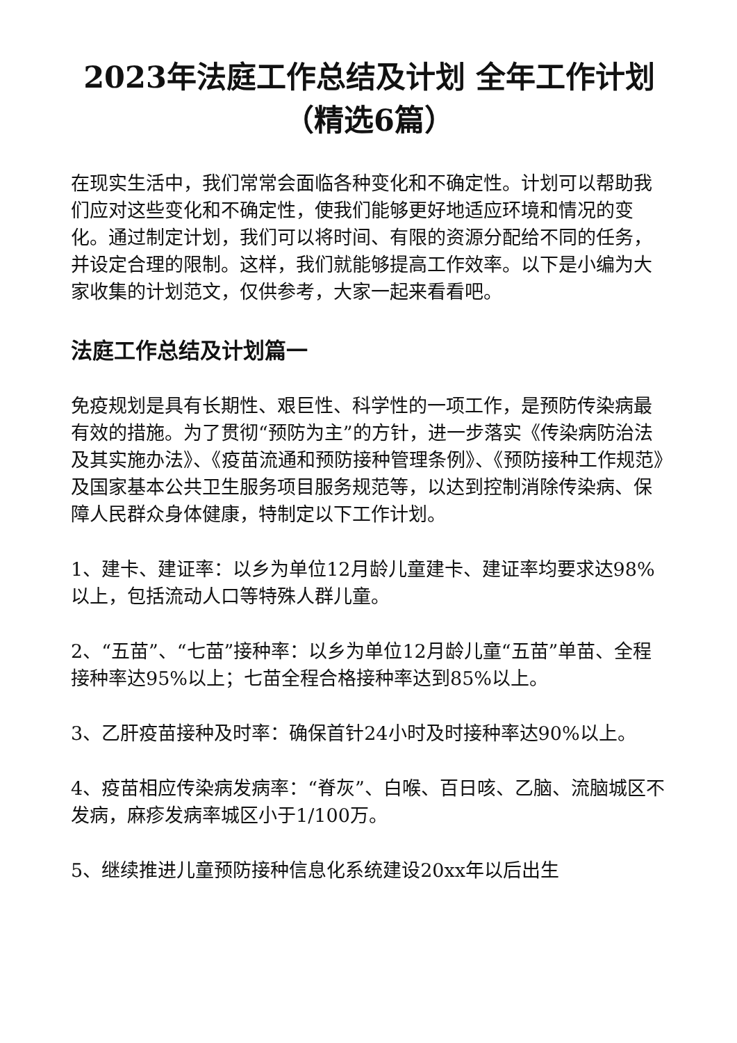2023年法庭工作总结及计划 全年工作计划（精选6篇）
在现实生活中，我们常常会面临各种变化和不确定性。计划可以帮助我们应对这些变化和不确定性，使我们能够更好地适应环境和情况的变化。通过制定计划，我们可以将时间、有限的资源分配给不同的任务，并设定合理的限制。这样，我们就能够提高工作效率。以下是小编为大家收集的计划范文，仅供参考，大家一起来看看吧。
法庭工作总结及计划篇一
免疫规划是具有长期性、艰巨性、科学性的一项工作，是预防传染病最有效的措施。为了贯彻“预防为主”的方针，进一步落实《传染病防治法及其实施办法》、《疫苗流通和预防接种管理条例》、《预防接种工作规范》及国家基本公共卫生服务项目服务规范等，以达到控制消除传染病、保障人民群众身体健康，特制定以下工作计划。
1、建卡、建证率：以乡为单位12月龄儿童建卡、建证率均要求达98%以上，包括流动人口等特殊人群儿童。
2、“五苗”、“七苗”接种率：以乡为单位12月龄儿童“五苗”单苗、全程接种率达95%以上；七苗全程合格接种率达到85%以上。
3、乙肝疫苗接种及时率：确保首针24小时及时接种率达90%以上。
4、疫苗相应传染病发病率：“脊灰”、白喉、百日咳、乙脑、流脑城区不发病，麻疹发病率城区小于1/100万。
5、继续推进儿童预防接种信息化系统建设20xx年以后出生